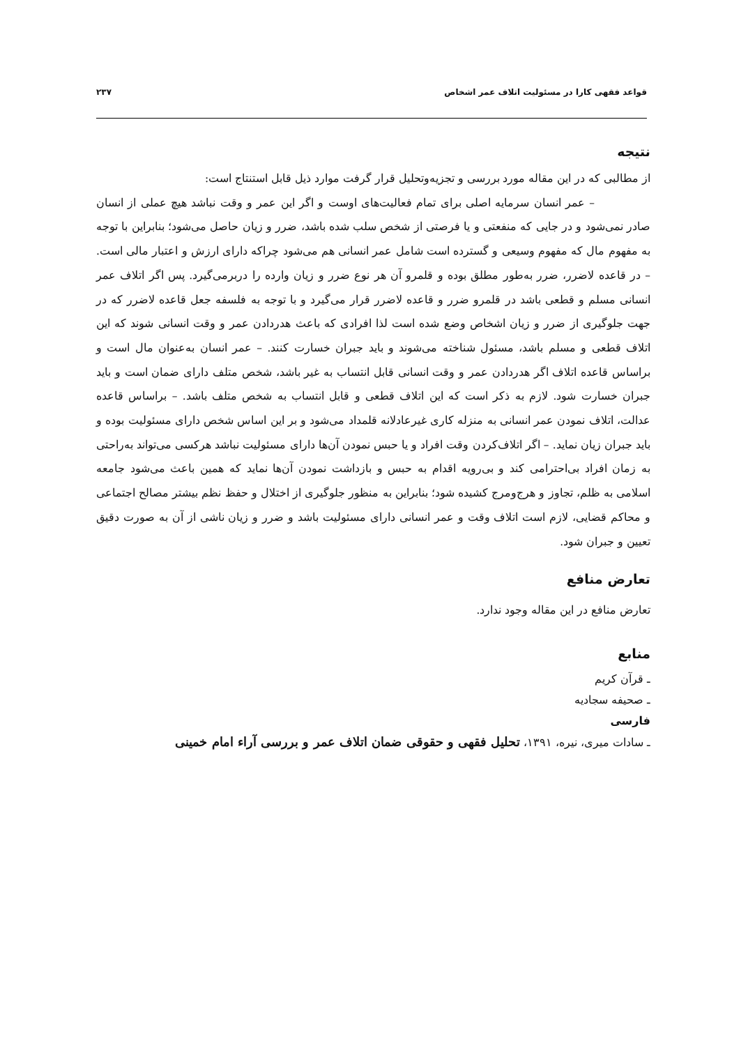قواعد فقهی کارا در مسئولیت اتلاف عمر اشخاص ۲۳۷
نتیجه
از مطالبی که در این مقاله مورد بررسی و تجزیه‌وتحلیل قرار گرفت موارد ذیل قابل استنتاج است:
– عمر انسان سرمایه اصلی برای تمام فعالیت‌های اوست و اگر این عمر و وقت نباشد هیچ عملی از انسان صادر نمی‌شود و در جایی که منفعتی و یا فرصتی از شخص سلب شده باشد، ضرر و زیان حاصل می‌شود؛ بنابراین با توجه به مفهوم مال که مفهوم وسیعی و گسترده است شامل عمر انسانی هم می‌شود چراکه دارای ارزش و اعتبار مالی است. – در قاعده لاضرر، ضرر به‌طور مطلق بوده و قلمرو آن هر نوع ضرر و زیان وارده را دربرمی‌گیرد. پس اگر اتلاف عمر انسانی مسلم و قطعی باشد در قلمرو ضرر و قاعده لاضرر قرار می‌گیرد و با توجه به فلسفه جعل قاعده لاضرر که در جهت جلوگیری از ضرر و زیان اشخاص وضع شده است لذا افرادی که باعث هدردادن عمر و وقت انسانی شوند که این اتلاف قطعی و مسلم باشد، مسئول شناخته می‌شوند و باید جبران خسارت کنند. – عمر انسان به‌عنوان مال است و براساس قاعده اتلاف اگر هدردادن عمر و وقت انسانی قابل انتساب به غیر باشد، شخص متلف دارای ضمان است و باید جبران خسارت شود. لازم به ذکر است که این اتلاف قطعی و قابل انتساب به شخص متلف باشد. – براساس قاعده عدالت، اتلاف نمودن عمر انسانی به منزله کاری غیرعادلانه قلمداد می‌شود و بر این اساس شخص دارای مسئولیت بوده و باید جبران زیان نماید. – اگر اتلاف‌کردن وقت افراد و یا حبس نمودن آن‌ها دارای مسئولیت نباشد هرکسی می‌تواند به‌راحتی به زمان افراد بی‌احترامی کند و بی‌رویه اقدام به حبس و بازداشت نمودن آن‌ها نماید که همین باعث می‌شود جامعه اسلامی به ظلم، تجاوز و هرج‌ومرج کشیده شود؛ بنابراین به منظور جلوگیری از اختلال و حفظ نظم بیشتر مصالح اجتماعی و محاکم قضایی، لازم است اتلاف وقت و عمر انسانی دارای مسئولیت باشد و ضرر و زیان ناشی از آن به صورت دقیق تعیین و جبران شود.
تعارض منافع
تعارض منافع در این مقاله وجود ندارد.
منابع
ـ قرآن کریم
ـ صحیفه سجادیه
فارسی
ـ سادات میری، نیره، ۱۳۹۱، تحلیل فقهی و حقوقی ضمان اتلاف عمر و بررسی آراء امام خمینی